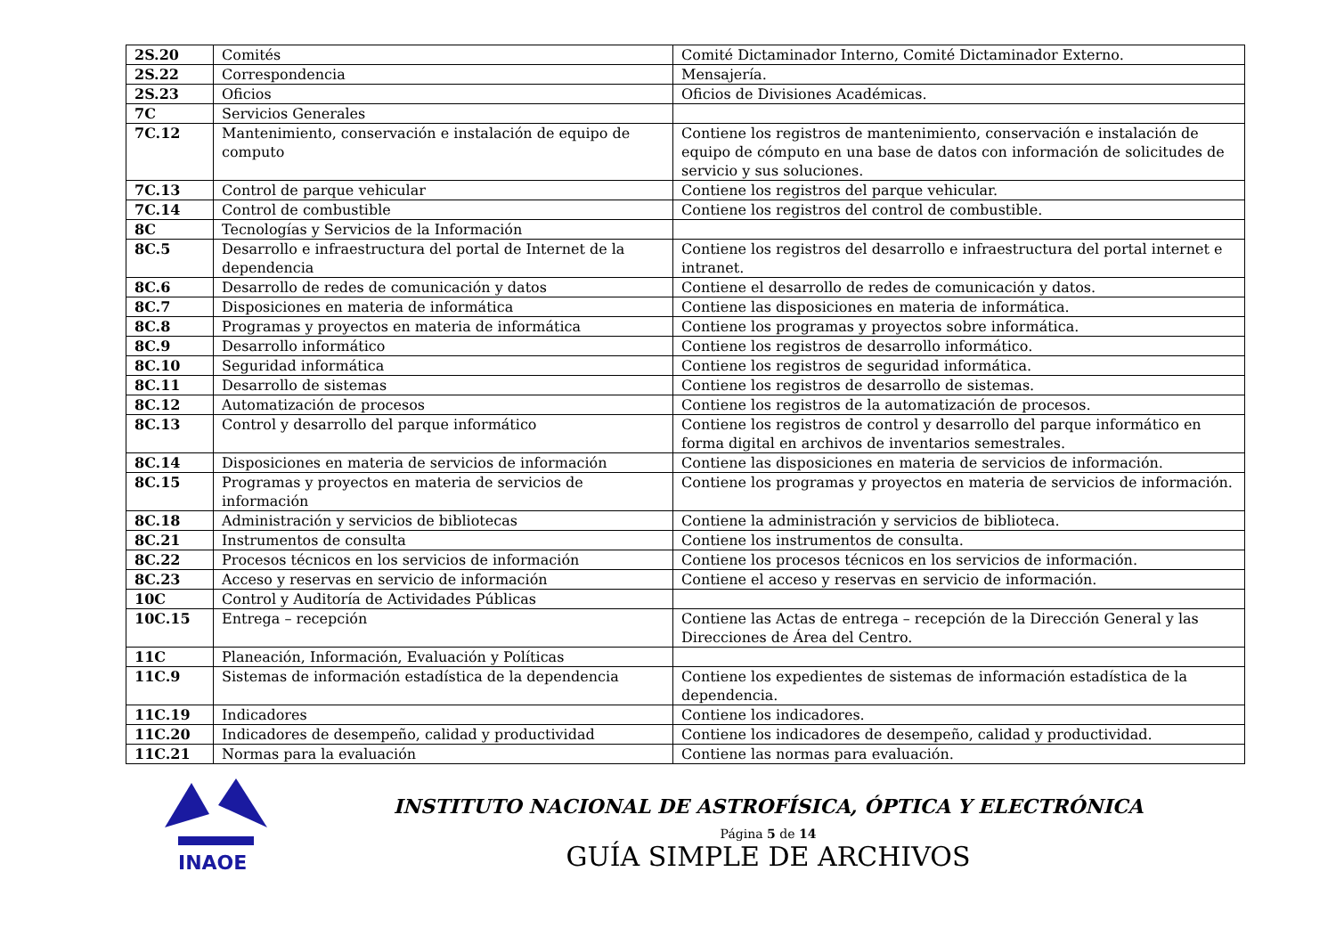| 2S.20 | Comités | Comité Dictaminador Interno, Comité Dictaminador Externo. |
| 2S.22 | Correspondencia | Mensajería. |
| 2S.23 | Oficios | Oficios de Divisiones Académicas. |
| 7C | Servicios Generales | |
| 7C.12 | Mantenimiento, conservación e instalación de equipo de computo | Contiene los registros de mantenimiento, conservación e instalación de equipo de cómputo en una base de datos con información de solicitudes de servicio y sus soluciones. |
| 7C.13 | Control de parque vehicular | Contiene los registros del parque vehicular. |
| 7C.14 | Control de combustible | Contiene los registros del control de combustible. |
| 8C | Tecnologías y Servicios de la Información | |
| 8C.5 | Desarrollo e infraestructura del portal de Internet de la dependencia | Contiene los registros del desarrollo e infraestructura del portal internet e intranet. |
| 8C.6 | Desarrollo de redes de comunicación y datos | Contiene el desarrollo de redes de comunicación y datos. |
| 8C.7 | Disposiciones en materia de informática | Contiene las disposiciones en materia de informática. |
| 8C.8 | Programas y proyectos en materia de informática | Contiene los programas y proyectos sobre informática. |
| 8C.9 | Desarrollo informático | Contiene los registros de desarrollo informático. |
| 8C.10 | Seguridad informática | Contiene los registros de seguridad informática. |
| 8C.11 | Desarrollo de sistemas | Contiene los registros de desarrollo de sistemas. |
| 8C.12 | Automatización de procesos | Contiene los registros de la automatización de procesos. |
| 8C.13 | Control y desarrollo del parque informático | Contiene los registros de control y desarrollo del parque informático en forma digital en archivos de inventarios semestrales. |
| 8C.14 | Disposiciones en materia de servicios de información | Contiene las disposiciones en materia de servicios de información. |
| 8C.15 | Programas y proyectos en materia de servicios de información | Contiene los programas y proyectos en materia de servicios de información. |
| 8C.18 | Administración y servicios de bibliotecas | Contiene la administración y servicios de biblioteca. |
| 8C.21 | Instrumentos de consulta | Contiene los instrumentos de consulta. |
| 8C.22 | Procesos técnicos en los servicios de información | Contiene los procesos técnicos en los servicios de información. |
| 8C.23 | Acceso y reservas en servicio de información | Contiene el acceso y reservas en servicio de información. |
| 10C | Control y Auditoría de Actividades Públicas | |
| 10C.15 | Entrega – recepción | Contiene las Actas de entrega – recepción de la Dirección General y las Direcciones de Área del Centro. |
| 11C | Planeación, Información, Evaluación y Políticas | |
| 11C.9 | Sistemas de información estadística de la dependencia | Contiene los expedientes de sistemas de información estadística de la dependencia. |
| 11C.19 | Indicadores | Contiene los indicadores. |
| 11C.20 | Indicadores de desempeño, calidad y productividad | Contiene los indicadores de desempeño, calidad y productividad. |
| 11C.21 | Normas para la evaluación | Contiene las normas para evaluación. |
INAOE
INSTITUTO NACIONAL DE ASTROFÍSICA, ÓPTICA Y ELECTRÓNICA
Página 5 de 14
GUÍA SIMPLE DE ARCHIVOS